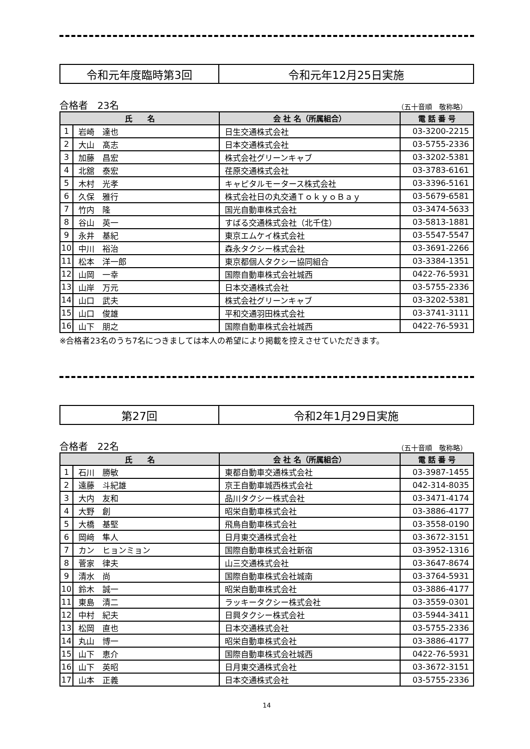令和元年度臨時第3回 令和元年12月25日実施
合格者　23名 （五十音順　敬称略）
| 氏 名 | | 会 社 名（所属組合） | 電 話 番 号 |
| --- | --- | --- | --- |
| 1 | 岩崎 達也 | 日生交通株式会社 | 03-3200-2215 |
| 2 | 大山 髙志 | 日本交通株式会社 | 03-5755-2336 |
| 3 | 加藤 昌宏 | 株式会社グリーンキャブ | 03-3202-5381 |
| 4 | 北舘 泰宏 | 荏原交通株式会社 | 03-3783-6161 |
| 5 | 木村 光孝 | キャピタルモータース株式会社 | 03-3396-5161 |
| 6 | 久保 雅行 | 株式会社日の丸交通ＴｏｋｙｏＢａｙ | 03-5679-6581 |
| 7 | 竹内 隆 | 国光自動車株式会社 | 03-3474-5633 |
| 8 | 谷山 英一 | すばる交通株式会社（北千住） | 03-5813-1881 |
| 9 | 永井 基紀 | 東京エムケイ株式会社 | 03-5547-5547 |
| 10 | 中川 裕治 | 森永タクシー株式会社 | 03-3691-2266 |
| 11 | 松本 洋一郎 | 東京都個人タクシー協同組合 | 03-3384-1351 |
| 12 | 山岡 一幸 | 国際自動車株式会社城西 | 0422-76-5931 |
| 13 | 山岸 万元 | 日本交通株式会社 | 03-5755-2336 |
| 14 | 山口 武夫 | 株式会社グリーンキャブ | 03-3202-5381 |
| 15 | 山口 俊雄 | 平和交通羽田株式会社 | 03-3741-3111 |
| 16 | 山下 朋之 | 国際自動車株式会社城西 | 0422-76-5931 |
※合格者23名のうち7名につきましては本人の希望により掲載を控えさせていただきます。
第27回 令和2年1月29日実施
合格者　22名 （五十音順　敬称略）
| 氏 名 | | 会 社 名（所属組合） | 電 話 番 号 |
| --- | --- | --- | --- |
| 1 | 石川 勝敏 | 東都自動車交通株式会社 | 03-3987-1455 |
| 2 | 遠藤 斗紀雄 | 京王自動車城西株式会社 | 042-314-8035 |
| 3 | 大内 友和 | 品川タクシー株式会社 | 03-3471-4174 |
| 4 | 大野 創 | 昭栄自動車株式会社 | 03-3886-4177 |
| 5 | 大橋 基堅 | 飛鳥自動車株式会社 | 03-3558-0190 |
| 6 | 岡﨑 隼人 | 日月東交通株式会社 | 03-3672-3151 |
| 7 | カン ヒョンミョン | 国際自動車株式会社新宿 | 03-3952-1316 |
| 8 | 菅家 律夫 | 山三交通株式会社 | 03-3647-8674 |
| 9 | 清水 尚 | 国際自動車株式会社城南 | 03-3764-5931 |
| 10 | 鈴木 誠一 | 昭栄自動車株式会社 | 03-3886-4177 |
| 11 | 東島 清二 | ラッキータクシー株式会社 | 03-3559-0301 |
| 12 | 中村 紀夫 | 日興タクシー株式会社 | 03-5944-3411 |
| 13 | 松岡 直也 | 日本交通株式会社 | 03-5755-2336 |
| 14 | 丸山 博一 | 昭栄自動車株式会社 | 03-3886-4177 |
| 15 | 山下 恵介 | 国際自動車株式会社城西 | 0422-76-5931 |
| 16 | 山下 英昭 | 日月東交通株式会社 | 03-3672-3151 |
| 17 | 山本 正義 | 日本交通株式会社 | 03-5755-2336 |
14